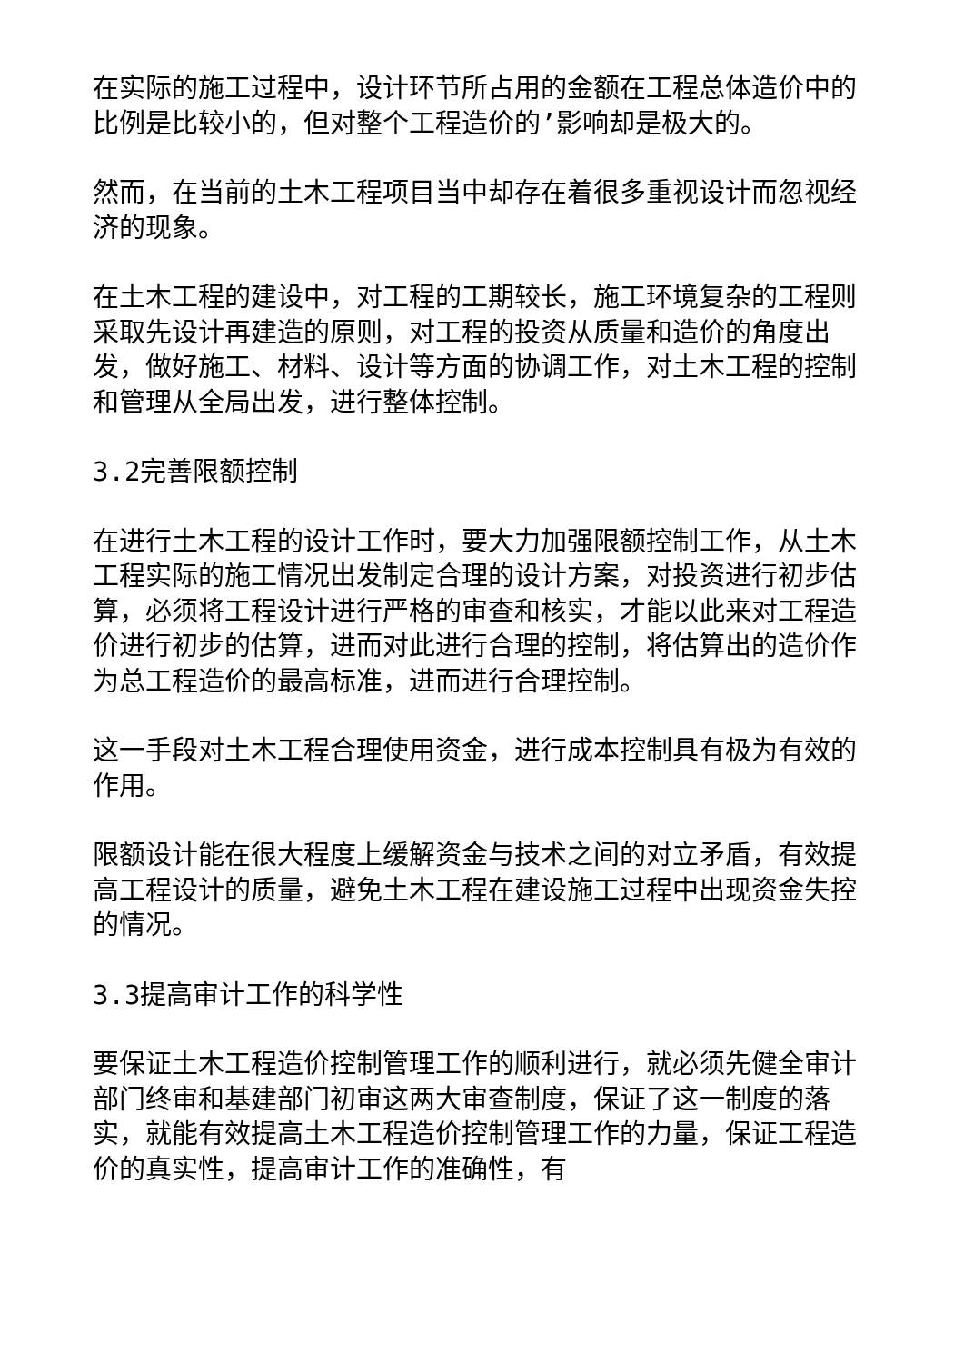在实际的施工过程中，设计环节所占用的金额在工程总体造价中的比例是比较小的，但对整个工程造价的’影响却是极大的。
然而，在当前的土木工程项目当中却存在着很多重视设计而忽视经济的现象。
在土木工程的建设中，对工程的工期较长，施工环境复杂的工程则采取先设计再建造的原则，对工程的投资从质量和造价的角度出发，做好施工、材料、设计等方面的协调工作，对土木工程的控制和管理从全局出发，进行整体控制。
3.2完善限额控制
在进行土木工程的设计工作时，要大力加强限额控制工作，从土木工程实际的施工情况出发制定合理的设计方案，对投资进行初步估算，必须将工程设计进行严格的审查和核实，才能以此来对工程造价进行初步的估算，进而对此进行合理的控制，将估算出的造价作为总工程造价的最高标准，进而进行合理控制。
这一手段对土木工程合理使用资金，进行成本控制具有极为有效的作用。
限额设计能在很大程度上缓解资金与技术之间的对立矛盾，有效提高工程设计的质量，避免土木工程在建设施工过程中出现资金失控的情况。
3.3提高审计工作的科学性
要保证土木工程造价控制管理工作的顺利进行，就必须先健全审计部门终审和基建部门初审这两大审查制度，保证了这一制度的落实，就能有效提高土木工程造价控制管理工作的力量，保证工程造价的真实性，提高审计工作的准确性，有